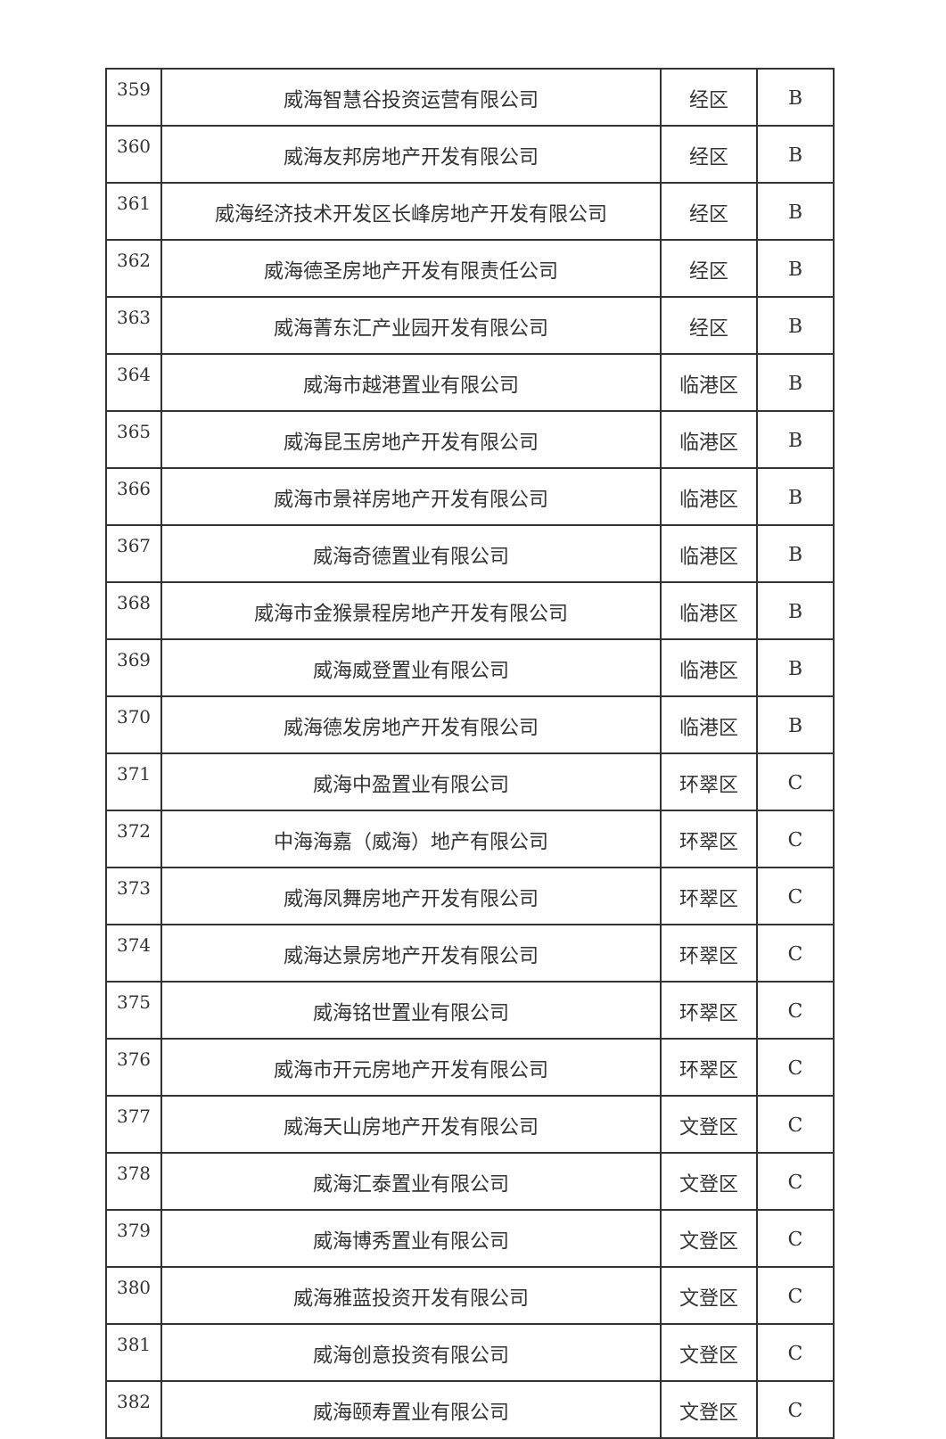| 359 | 威海智慧谷投资运营有限公司 | 经区 | B |
| 360 | 威海友邦房地产开发有限公司 | 经区 | B |
| 361 | 威海经济技术开发区长峰房地产开发有限公司 | 经区 | B |
| 362 | 威海德圣房地产开发有限责任公司 | 经区 | B |
| 363 | 威海菁东汇产业园开发有限公司 | 经区 | B |
| 364 | 威海市越港置业有限公司 | 临港区 | B |
| 365 | 威海昆玉房地产开发有限公司 | 临港区 | B |
| 366 | 威海市景祥房地产开发有限公司 | 临港区 | B |
| 367 | 威海奇德置业有限公司 | 临港区 | B |
| 368 | 威海市金猴景程房地产开发有限公司 | 临港区 | B |
| 369 | 威海威登置业有限公司 | 临港区 | B |
| 370 | 威海德发房地产开发有限公司 | 临港区 | B |
| 371 | 威海中盈置业有限公司 | 环翠区 | C |
| 372 | 中海海嘉（威海）地产有限公司 | 环翠区 | C |
| 373 | 威海凤舞房地产开发有限公司 | 环翠区 | C |
| 374 | 威海达景房地产开发有限公司 | 环翠区 | C |
| 375 | 威海铭世置业有限公司 | 环翠区 | C |
| 376 | 威海市开元房地产开发有限公司 | 环翠区 | C |
| 377 | 威海天山房地产开发有限公司 | 文登区 | C |
| 378 | 威海汇泰置业有限公司 | 文登区 | C |
| 379 | 威海博秀置业有限公司 | 文登区 | C |
| 380 | 威海雅蓝投资开发有限公司 | 文登区 | C |
| 381 | 威海创意投资有限公司 | 文登区 | C |
| 382 | 威海颐寿置业有限公司 | 文登区 | C |